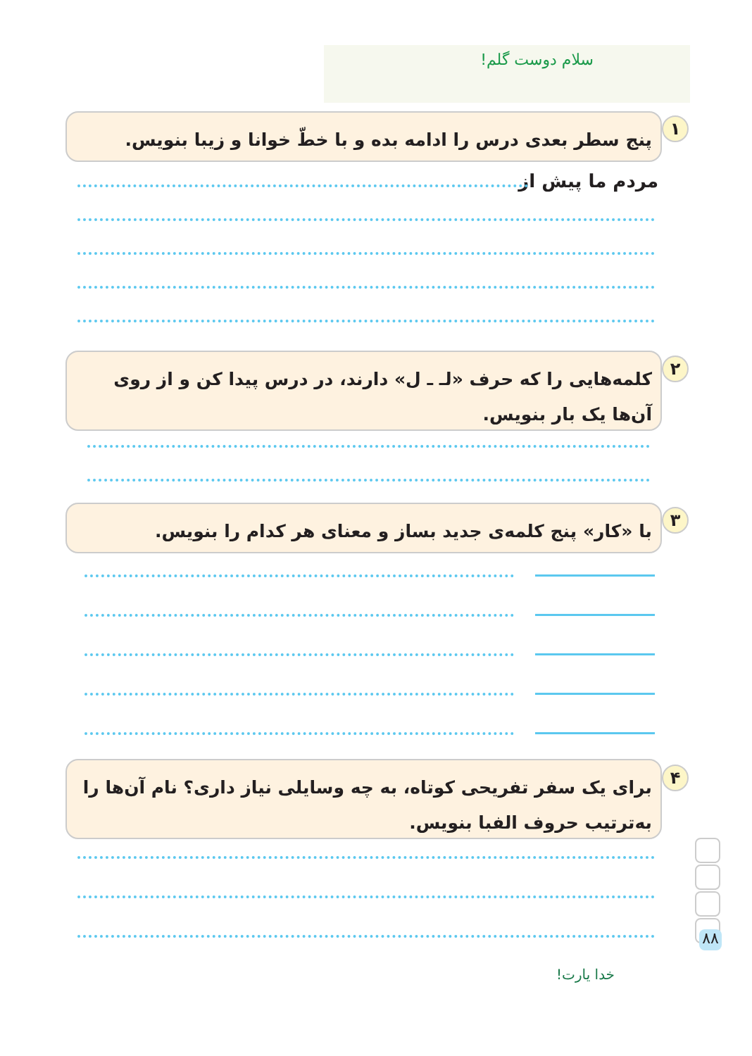سلام دوست گلم!
۱
پنج سطر بعدی درس را ادامه بده و با خطّ خوانا و زیبا بنویس.
مردم ما پیش از
۲
کلمه‌هایی را که حرف «لـ ـ ل» دارند، در درس پیدا کن و از روی آن‌ها یک بار بنویس.
۳
با «کار» پنج کلمه‌ی جدید بساز و معنای هر کدام را بنویس.
۴
برای یک سفر تفریحی کوتاه، به چه وسایلی نیاز داری؟ نام آن‌ها را به‌ترتیب حروف الفبا بنویس.
۸۸
خدا یارت!